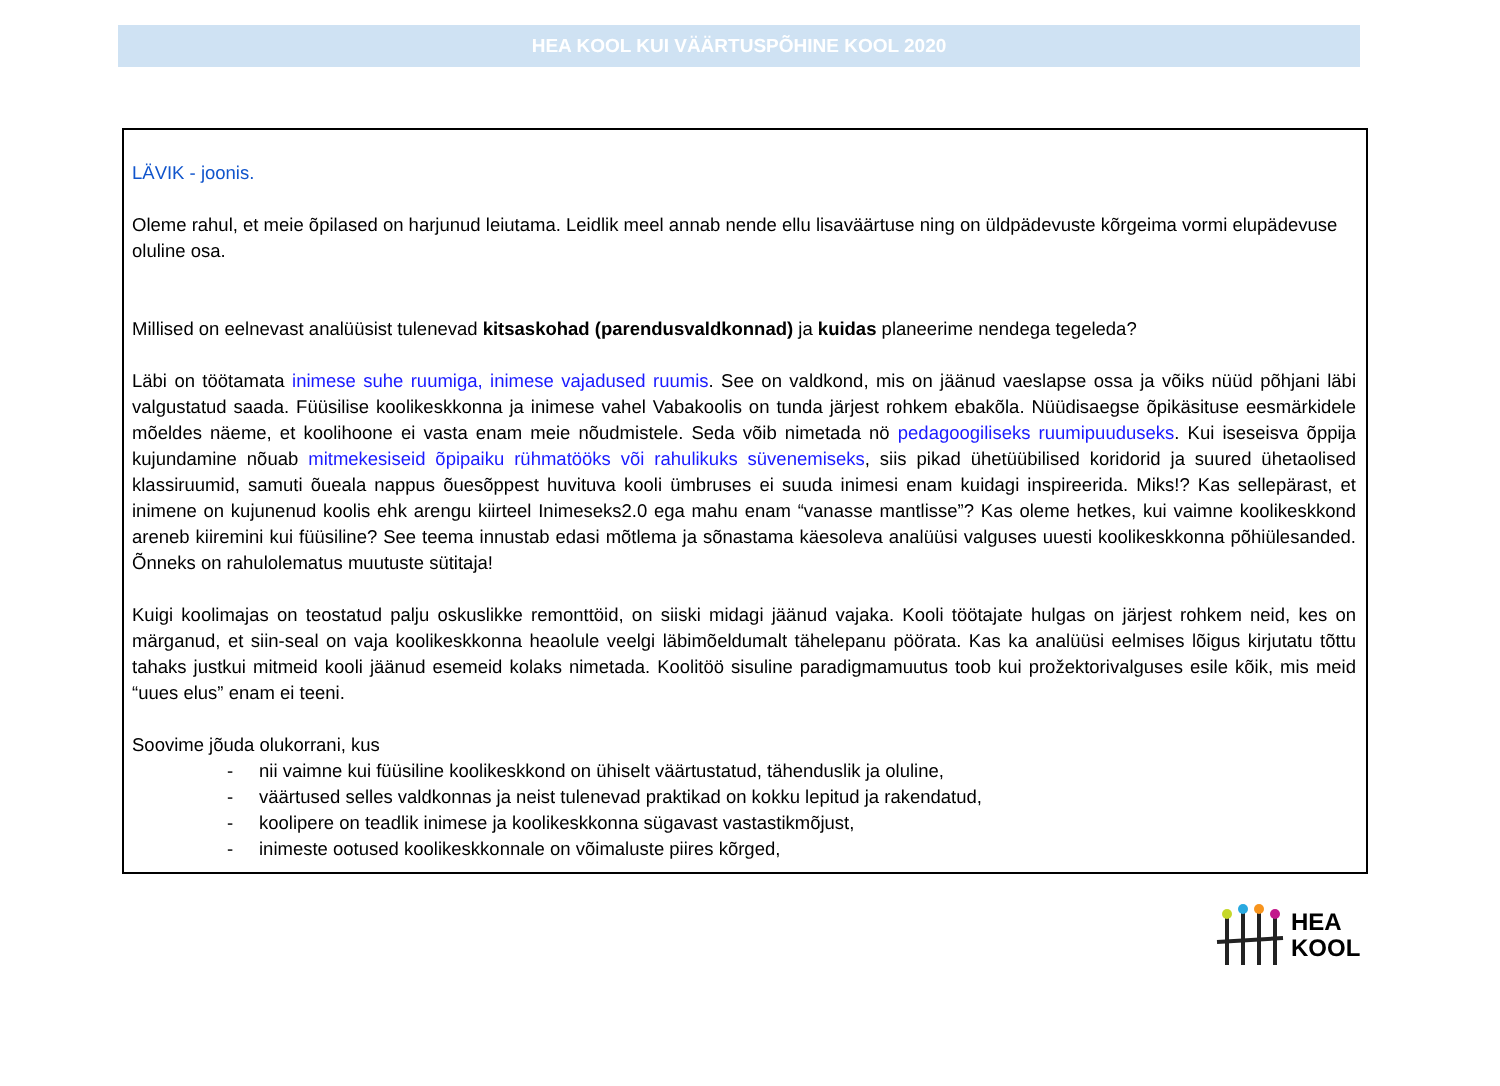HEA KOOL KUI VÄÄRTUSPÕHINE KOOL 2020
LÄVIK - joonis.
Oleme rahul, et meie õpilased on harjunud leiutama. Leidlik meel annab nende ellu lisaväärtuse ning on üldpädevuste kõrgeima vormi elupädevuse oluline osa.
Millised on eelnevast analüüsist tulenevad kitsaskohad (parendusvaldkonnad) ja kuidas planeerime nendega tegeleda?
Läbi on töötamata inimese suhe ruumiga, inimese vajadused ruumis. See on valdkond, mis on jäänud vaeslapse ossa ja võiks nüüd põhjani läbi valgustatud saada. Füüsilise koolikeskkonna ja inimese vahel Vabakoolis on tunda järjest rohkem ebakõla. Nüüdisaegse õpikäsituse eesmärkidele mõeldes näeme, et koolihoone ei vasta enam meie nõudmistele. Seda võib nimetada nö pedagoogiliseks ruumipuuduseks. Kui iseseisva õppija kujundamine nõuab mitmekesiseid õpipaiku rühmatööks või rahulikuks süvenemiseks, siis pikad ühetüübilised koridorid ja suured ühetaolised klassiruumid, samuti õueala nappus õuesõppest huvituva kooli ümbruses ei suuda inimesi enam kuidagi inspireerida. Miks!? Kas sellepärast, et inimene on kujunenud koolis ehk arengu kiirteel Inimeseks2.0 ega mahu enam “vanasse mantlisse”? Kas oleme hetkes, kui vaimne koolikeskkond areneb kiiremini kui füüsiline? See teema innustab edasi mõtlema ja sõnastama käesoleva analüüsi valguses uuesti koolikeskkonna põhiülesanded. Õnneks on rahulolematus muutuste sütitaja!
Kuigi koolimajas on teostatud palju oskuslikke remonttöid, on siiski midagi jäänud vajaka. Kooli töötajate hulgas on järjest rohkem neid, kes on märganud, et siin-seal on vaja koolikeskkonna heaolule veelgi läbimõeldumalt tähelepanu pöörata. Kas ka analüüsi eelmises lõigus kirjutatu tõttu tahaks justkui mitmeid kooli jäänud esemeid kolaks nimetada. Koolitöö sisuline paradigmamuutus toob kui prožektorivalguses esile kõik, mis meid “uues elus” enam ei teeni.
Soovime jõuda olukorrani, kus
- nii vaimne kui füüsiline koolikeskkond on ühiselt väärtustatud, tähenduslik ja oluline,
- väärtused selles valdkonnas ja neist tulenevad praktikad on kokku lepitud ja rakendatud,
- koolipere on teadlik inimese ja koolikeskkonna sügavast vastastikmõjust,
- inimeste ootused koolikeskkonnale on võimaluste piires kõrged,
HEA
KOOL